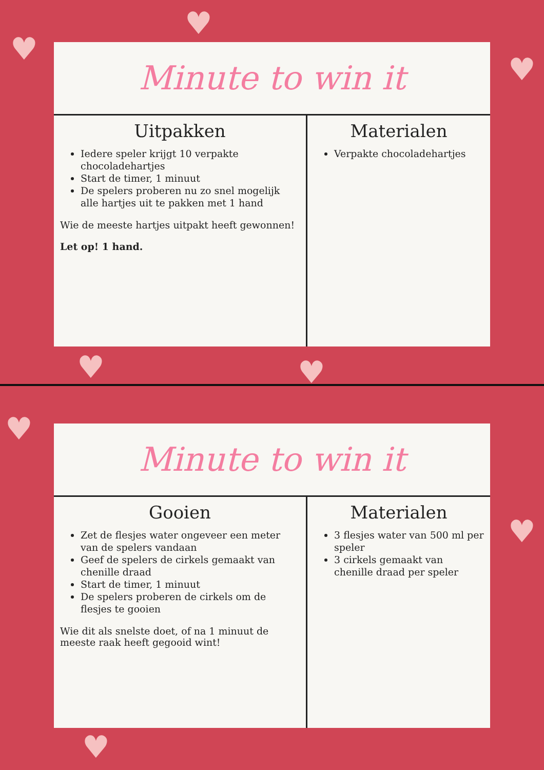♥
♥
♥
♥ ♥
♥
♥
♥
Minute to win it
Uitpakken
Iedere speler krijgt 10 verpakte chocoladehartjes
Start de timer, 1 minuut
De spelers proberen nu zo snel mogelijk alle hartjes uit te pakken met 1 hand
Wie de meeste hartjes uitpakt heeft gewonnen!
Let op! 1 hand.
Materialen
Verpakte chocoladehartjes
Minute to win it
Gooien
Zet de flesjes water ongeveer een meter van de spelers vandaan
Geef de spelers de cirkels gemaakt van chenille draad
Start de timer, 1 minuut
De spelers proberen de cirkels om de flesjes te gooien
Wie dit als snelste doet, of na 1 minuut de meeste raak heeft gegooid wint!
Materialen
3 flesjes water van 500 ml per speler
3 cirkels gemaakt van chenille draad per speler